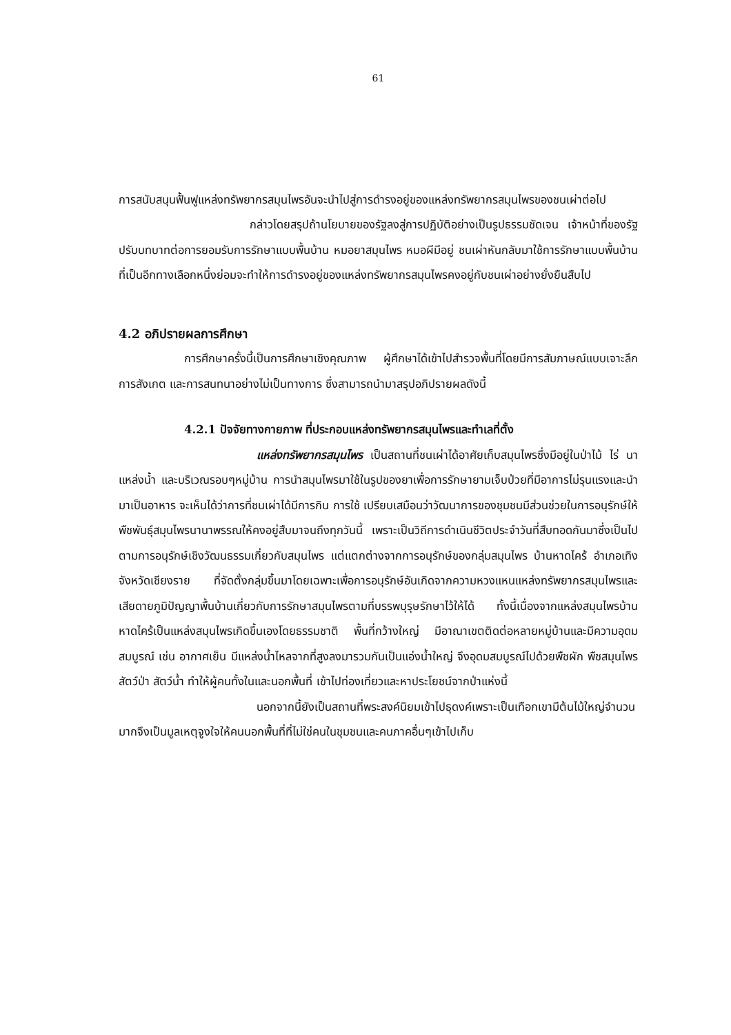61
การสนับสนุนฟื้นฟูแหล่งทรัพยากรสมุนไพรอันจะนำไปสู่การดำรงอยู่ของแหล่งทรัพยากรสมุนไพรของชนเผ่าต่อไป
กล่าวโดยสรุปถ้านโยบายของรัฐลงสู่การปฏิบัติอย่างเป็นรูปธรรมชัดเจน เจ้าหน้าที่ของรัฐปรับบทบาทต่อการยอมรับการรักษาแบบพื้นบ้าน หมอยาสมุนไพร หมอผีมีอยู่ ชนเผ่าหันกลับมาใช้การรักษาแบบพื้นบ้านที่เป็นอีกทางเลือกหนึ่งย่อมจะทำให้การดำรงอยู่ของแหล่งทรัพยากรสมุนไพรคงอยู่กับชนเผ่าอย่างยั่งยืนสืบไป
4.2 อภิปรายผลการศึกษา
การศึกษาครั้งนี้เป็นการศึกษาเชิงคุณภาพ ผู้ศึกษาได้เข้าไปสำรวจพื้นที่โดยมีการสัมภาษณ์แบบเจาะลึก การสังเกต และการสนทนาอย่างไม่เป็นทางการ ซึ่งสามารถนำมาสรุปอภิปรายผลดังนี้
4.2.1 ปัจจัยทางกายภาพ ที่ประกอบแหล่งทรัพยากรสมุนไพรและทำเลที่ตั้ง
แหล่งทรัพยากรสมุนไพร เป็นสถานที่ชนเผ่าได้อาศัยเก็บสมุนไพรซึ่งมีอยู่ในป่าไม้ ไร่ นา แหล่งน้ำ และบริเวณรอบๆหมู่บ้าน การนำสมุนไพรมาใช้ในรูปของยาเพื่อการรักษายามเจ็บป่วยที่มีอาการไม่รุนแรงและนำมาเป็นอาหาร จะเห็นได้ว่าการที่ชนเผ่าได้มีการกิน การใช้ เปรียบเสมือนว่าวัฒนาการของชุมชนมีส่วนช่วยในการอนุรักษ์ให้พืชพันธุ์สมุนไพรนานาพรรณให้คงอยู่สืบมาจนถึงทุกวันนี้ เพราะเป็นวิถีการดำเนินชีวิตประจำวันที่สืบทอดกันมาซึ่งเป็นไปตามการอนุรักษ์เชิงวัฒนธรรมเกี่ยวกับสมุนไพร แต่แตกต่างจากการอนุรักษ์ของกลุ่มสมุนไพร บ้านหาดไคร้ อำเภอเทิง จังหวัดเชียงราย ที่จัดตั้งกลุ่มขึ้นมาโดยเฉพาะเพื่อการอนุรักษ์อันเกิดจากความหวงแหนแหล่งทรัพยากรสมุนไพรและเสียดายภูมิปัญญาพื้นบ้านเกี่ยวกับการรักษาสมุนไพรตามที่บรรพบุรุษรักษาไว้ให้ได้ ทั้งนี้เนื่องจากแหล่งสมุนไพรบ้านหาดไคร้เป็นแหล่งสมุนไพรเกิดขึ้นเองโดยธรรมชาติ พื้นที่กว้างใหญ่ มีอาณาเขตติดต่อหลายหมู่บ้านและมีความอุดมสมบูรณ์ เช่น อากาศเย็น มีแหล่งน้ำไหลจากที่สูงลงมารวมกันเป็นแอ่งน้ำใหญ่ จึงอุดมสมบูรณ์ไปด้วยพืชผัก พืชสมุนไพร สัตว์ป่า สัตว์น้ำ ทำให้ผู้คนทั้งในและนอกพื้นที่ เข้าไปท่องเที่ยวและหาประโยชน์จากป่าแห่งนี้
นอกจากนี้ยังเป็นสถานที่พระสงค์นิยมเข้าไปธุดงค์เพราะเป็นเทือกเขามีต้นไม้ใหญ่จำนวนมากจึงเป็นมูลเหตุจูงใจให้คนนอกพื้นที่ที่ไม่ใช่คนในชุมชนและคนภาคอื่นๆเข้าไปเก็บ